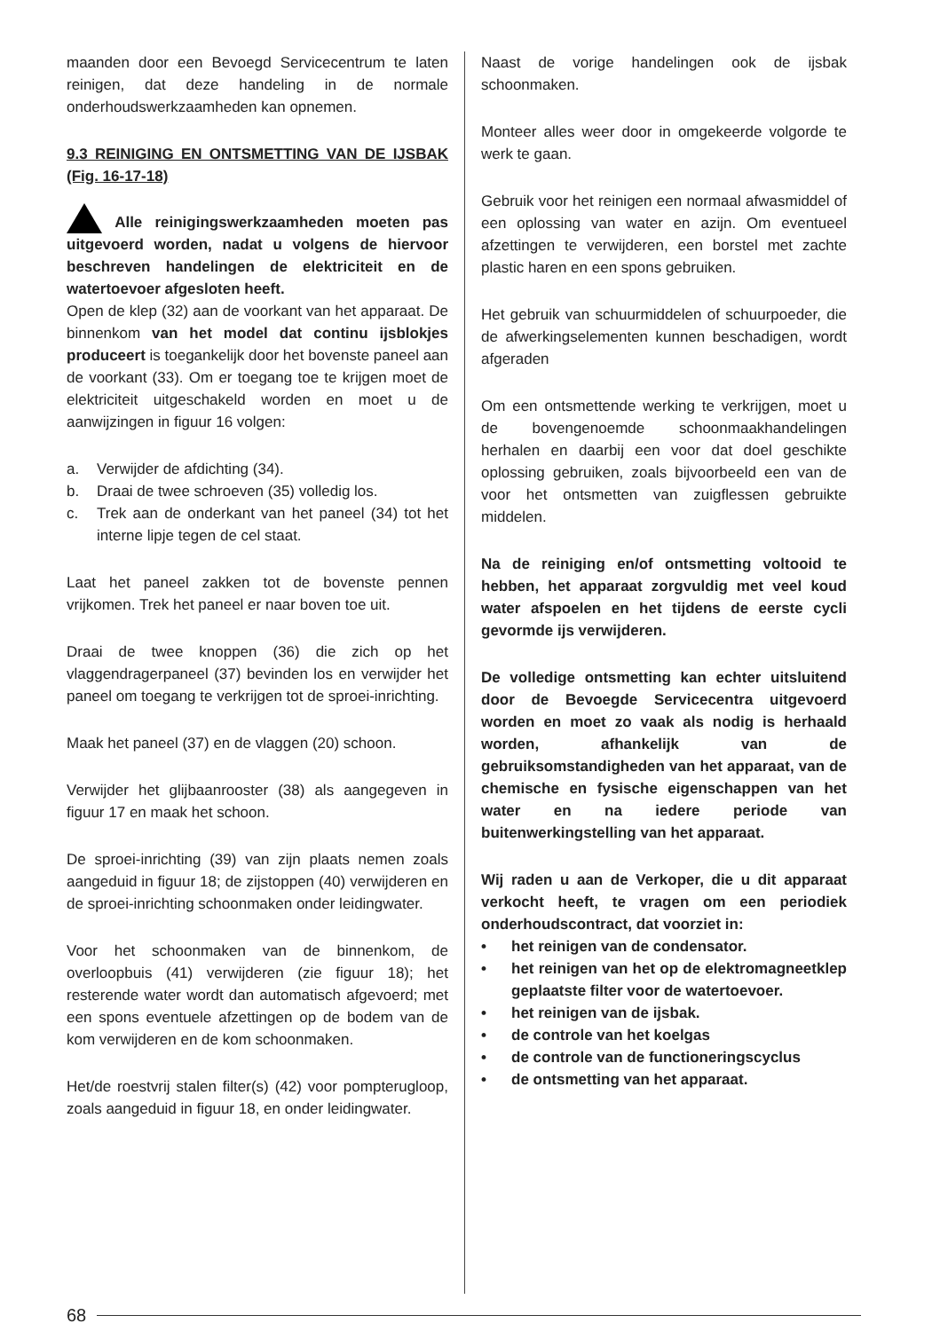maanden door een Bevoegd Servicecentrum te laten reinigen, dat deze handeling in de normale onderhoudswerkzaamheden kan opnemen.
9.3 REINIGING EN ONTSMETTING VAN DE IJSBAK (Fig. 16-17-18)
Alle reinigingswerkzaamheden moeten pas uitgevoerd worden, nadat u volgens de hiervoor beschreven handelingen de elektriciteit en de watertoevoer afgesloten heeft.
Open de klep (32) aan de voorkant van het apparaat. De binnenkom van het model dat continu ijsblokjes produceert is toegankelijk door het bovenste paneel aan de voorkant (33). Om er toegang toe te krijgen moet de elektriciteit uitgeschakeld worden en moet u de aanwijzingen in figuur 16 volgen:
a. Verwijder de afdichting (34).
b. Draai de twee schroeven (35) volledig los.
c. Trek aan de onderkant van het paneel (34) tot het interne lipje tegen de cel staat.
Laat het paneel zakken tot de bovenste pennen vrijkomen. Trek het paneel er naar boven toe uit.
Draai de twee knoppen (36) die zich op het vlaggendragerpaneel (37) bevinden los en verwijder het paneel om toegang te verkrijgen tot de sproei-inrichting.
Maak het paneel (37) en de vlaggen (20) schoon.
Verwijder het glijbaanrooster (38) als aangegeven in figuur 17 en maak het schoon.
De sproei-inrichting (39) van zijn plaats nemen zoals aangeduid in figuur 18; de zijstoppen (40) verwijderen en de sproei-inrichting schoonmaken onder leidingwater.
Voor het schoonmaken van de binnenkom, de overloopbuis (41) verwijderen (zie figuur 18); het resterende water wordt dan automatisch afgevoerd; met een spons eventuele afzettingen op de bodem van de kom verwijderen en de kom schoonmaken.
Het/de roestvrij stalen filter(s) (42) voor pompterugloop, zoals aangeduid in figuur 18, en onder leidingwater.
Naast de vorige handelingen ook de ijsbak schoonmaken.
Monteer alles weer door in omgekeerde volgorde te werk te gaan.
Gebruik voor het reinigen een normaal afwasmiddel of een oplossing van water en azijn. Om eventueel afzettingen te verwijderen, een borstel met zachte plastic haren en een spons gebruiken.
Het gebruik van schuurmiddelen of schuurpoeder, die de afwerkingselementen kunnen beschadigen, wordt afgeraden
Om een ontsmettende werking te verkrijgen, moet u de bovengenoemde schoonmaakhandelingen herhalen en daarbij een voor dat doel geschikte oplossing gebruiken, zoals bijvoorbeeld een van de voor het ontsmetten van zuigflessen gebruikte middelen.
Na de reiniging en/of ontsmetting voltooid te hebben, het apparaat zorgvuldig met veel koud water afspoelen en het tijdens de eerste cycli gevormde ijs verwijderen.
De volledige ontsmetting kan echter uitsluitend door de Bevoegde Servicecentra uitgevoerd worden en moet zo vaak als nodig is herhaald worden, afhankelijk van de gebruiksomstandigheden van het apparaat, van de chemische en fysische eigenschappen van het water en na iedere periode van buitenwerkingstelling van het apparaat.
Wij raden u aan de Verkoper, die u dit apparaat verkocht heeft, te vragen om een periodiek onderhoudscontract, dat voorziet in:
• het reinigen van de condensator.
• het reinigen van het op de elektromagneetklep geplaatste filter voor de watertoevoer.
• het reinigen van de ijsbak.
• de controle van het koelgas
• de controle van de functioneringscyclus
• de ontsmetting van het apparaat.
68